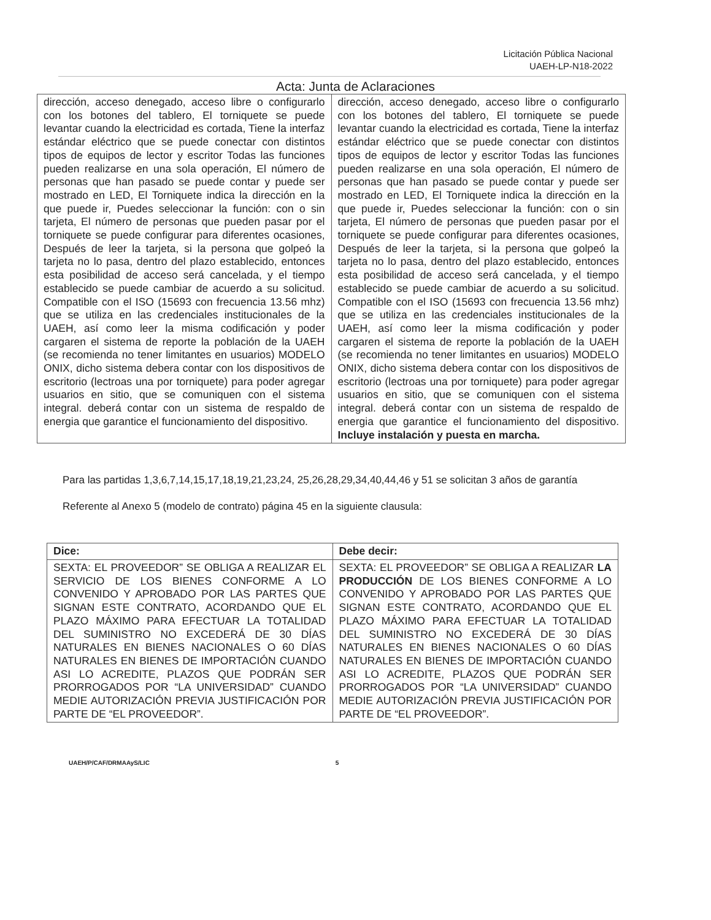Licitación Pública Nacional
UAEH-LP-N18-2022
Acta: Junta de Aclaraciones
| dirección, acceso denegado, acceso libre o configurarlo con los botones del tablero, El torniquete se puede levantar cuando la electricidad es cortada, Tiene la interfaz estándar eléctrico que se puede conectar con distintos tipos de equipos de lector y escritor Todas las funciones pueden realizarse en una sola operación, El número de personas que han pasado se puede contar y puede ser mostrado en LED, El Torniquete indica la dirección en la que puede ir, Puedes seleccionar la función: con o sin tarjeta, El número de personas que pueden pasar por el torniquete se puede configurar para diferentes ocasiones, Después de leer la tarjeta, si la persona que golpeó la tarjeta no lo pasa, dentro del plazo establecido, entonces esta posibilidad de acceso será cancelada, y el tiempo establecido se puede cambiar de acuerdo a su solicitud. Compatible con el ISO (15693 con frecuencia 13.56 mhz) que se utiliza en las credenciales institucionales de la UAEH, así como leer la misma codificación y poder cargaren el sistema de reporte la población de la UAEH (se recomienda no tener limitantes en usuarios) MODELO ONIX, dicho sistema debera contar con los dispositivos de escritorio (lectroas una por torniquete) para poder agregar usuarios en sitio, que se comuniquen con el sistema integral. deberá contar con un sistema de respaldo de energia que garantice el funcionamiento del dispositivo. | dirección, acceso denegado, acceso libre o configurarlo con los botones del tablero, El torniquete se puede levantar cuando la electricidad es cortada, Tiene la interfaz estándar eléctrico que se puede conectar con distintos tipos de equipos de lector y escritor Todas las funciones pueden realizarse en una sola operación, El número de personas que han pasado se puede contar y puede ser mostrado en LED, El Torniquete indica la dirección en la que puede ir, Puedes seleccionar la función: con o sin tarjeta, El número de personas que pueden pasar por el torniquete se puede configurar para diferentes ocasiones, Después de leer la tarjeta, si la persona que golpeó la tarjeta no lo pasa, dentro del plazo establecido, entonces esta posibilidad de acceso será cancelada, y el tiempo establecido se puede cambiar de acuerdo a su solicitud. Compatible con el ISO (15693 con frecuencia 13.56 mhz) que se utiliza en las credenciales institucionales de la UAEH, así como leer la misma codificación y poder cargaren el sistema de reporte la población de la UAEH (se recomienda no tener limitantes en usuarios) MODELO ONIX, dicho sistema debera contar con los dispositivos de escritorio (lectroas una por torniquete) para poder agregar usuarios en sitio, que se comuniquen con el sistema integral. deberá contar con un sistema de respaldo de energia que garantice el funcionamiento del dispositivo. Incluye instalación y puesta en marcha. |
Para las partidas 1,3,6,7,14,15,17,18,19,21,23,24, 25,26,28,29,34,40,44,46 y 51 se solicitan 3 años de garantía
Referente al Anexo 5 (modelo de contrato) página 45 en la siguiente clausula:
| Dice: | Debe decir: |
| --- | --- |
| SEXTA: EL PROVEEDOR” SE OBLIGA A REALIZAR EL SERVICIO DE LOS BIENES CONFORME A LO CONVENIDO Y APROBADO POR LAS PARTES QUE SIGNAN ESTE CONTRATO, ACORDANDO QUE EL PLAZO MÁXIMO PARA EFECTUAR LA TOTALIDAD DEL SUMINISTRO NO EXCEDERÁ DE 30 DÍAS NATURALES EN BIENES NACIONALES O 60 DÍAS NATURALES EN BIENES DE IMPORTACIÓN CUANDO ASI LO ACREDITE, PLAZOS QUE PODRÁN SER PRORROGADOS POR “LA UNIVERSIDAD” CUANDO MEDIE AUTORIZACIÓN PREVIA JUSTIFICACIÓN POR PARTE DE “EL PROVEEDOR”. | SEXTA: EL PROVEEDOR” SE OBLIGA A REALIZAR LA PRODUCCIÓN DE LOS BIENES CONFORME A LO CONVENIDO Y APROBADO POR LAS PARTES QUE SIGNAN ESTE CONTRATO, ACORDANDO QUE EL PLAZO MÁXIMO PARA EFECTUAR LA TOTALIDAD DEL SUMINISTRO NO EXCEDERÁ DE 30 DÍAS NATURALES EN BIENES NACIONALES O 60 DÍAS NATURALES EN BIENES DE IMPORTACIÓN CUANDO ASI LO ACREDITE, PLAZOS QUE PODRÁN SER PRORROGADOS POR “LA UNIVERSIDAD” CUANDO MEDIE AUTORIZACIÓN PREVIA JUSTIFICACIÓN POR PARTE DE “EL PROVEEDOR”. |
UAEH/P/CAF/DRMAAyS/LIC 5